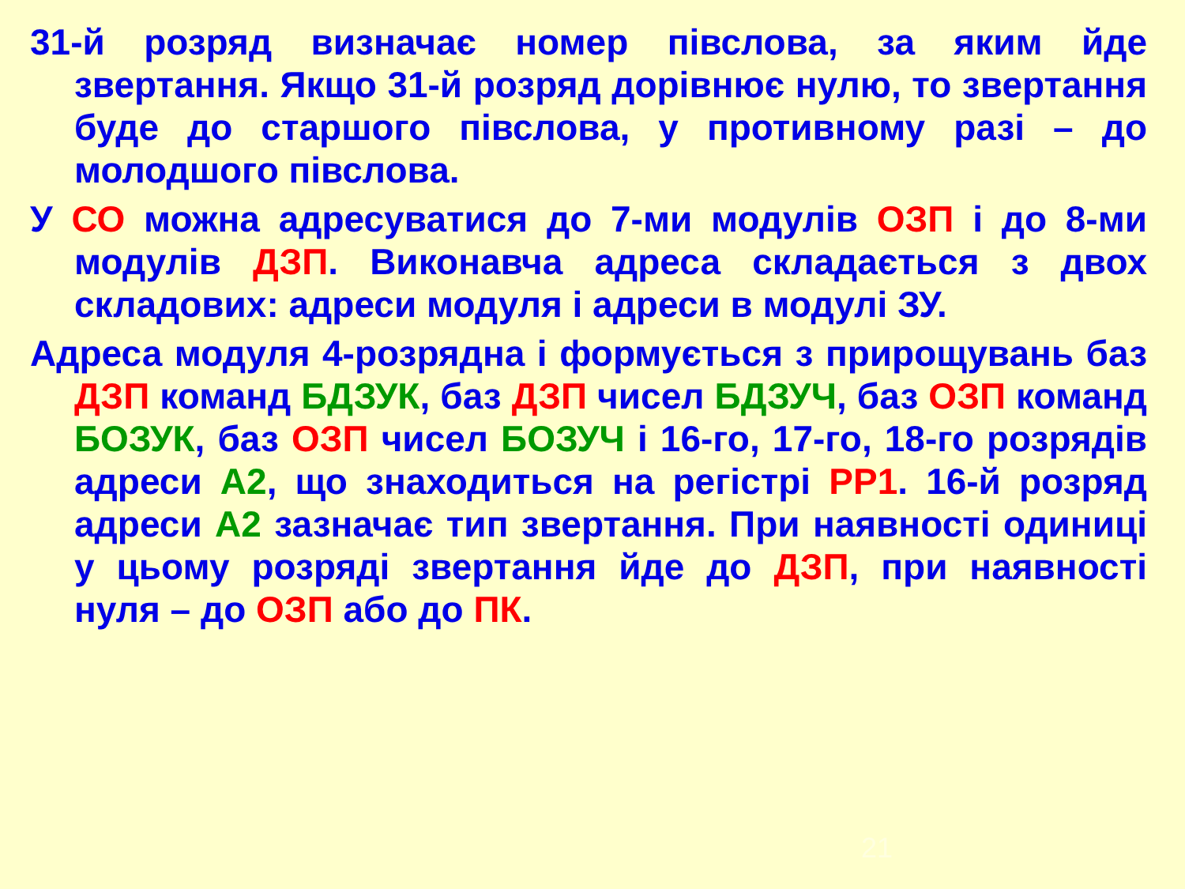31-й розряд визначає номер півслова, за яким йде звертання. Якщо 31-й розряд дорівнює нулю, то звертання буде до старшого півслова, у противному разі – до молодшого півслова.
У СО можна адресуватися до 7-ми модулів ОЗП і до 8-ми модулів ДЗП. Виконавча адреса складається з двох складових: адреси модуля і адреси в модулі ЗУ.
Адреса модуля 4-розрядна і формується з прирощувань баз ДЗП команд БДЗУК, баз ДЗП чисел БДЗУЧ, баз ОЗП команд БОЗУК, баз ОЗП чисел БОЗУЧ і 16-го, 17-го, 18-го розрядів адреси А2, що знаходиться на регістрі РР1. 16-й розряд адреси А2 зазначає тип звертання. При наявності одиниці у цьому розряді звертання йде до ДЗП, при наявності нуля – до ОЗП або до ПК.
21